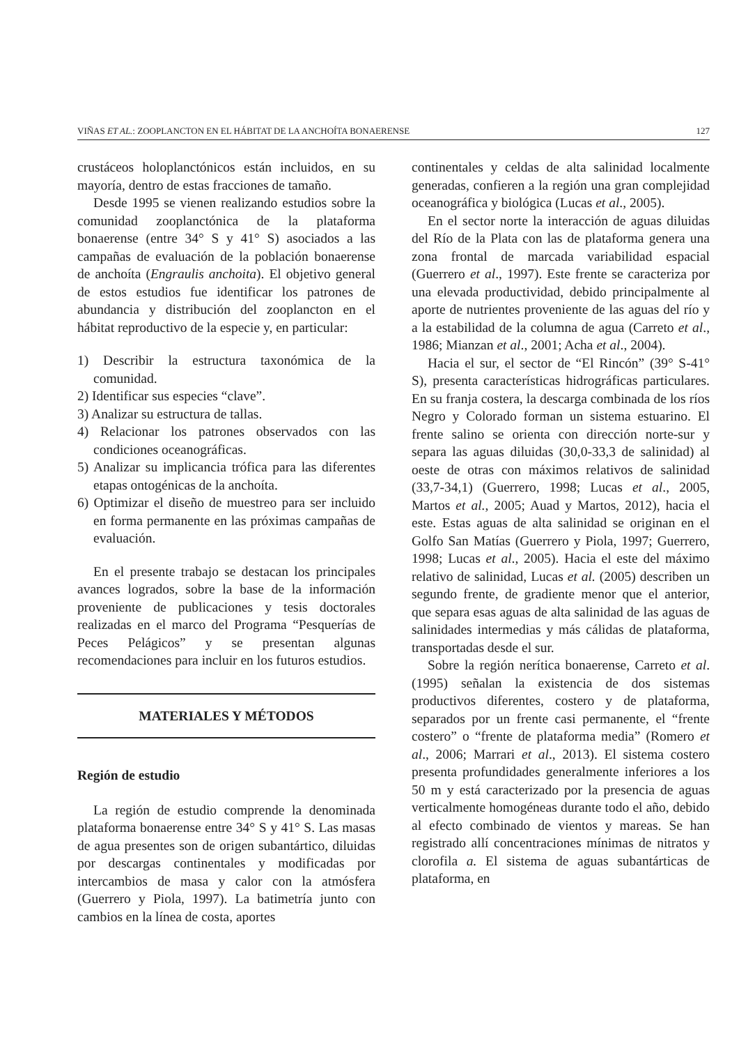VIÑAS ET AL.: ZOOPLANCTON EN EL HÁBITAT DE LA ANCHOÍTA BONAERENSE 127
crustáceos holoplanctónicos están incluidos, en su mayoría, dentro de estas fracciones de tamaño.
Desde 1995 se vienen realizando estudios sobre la comunidad zooplanctónica de la plataforma bonaerense (entre 34° S y 41° S) asociados a las campañas de evaluación de la población bonaerense de anchoíta (Engraulis anchoita). El objetivo general de estos estudios fue identificar los patrones de abundancia y distribución del zooplancton en el hábitat reproductivo de la especie y, en particular:
1) Describir la estructura taxonómica de la comunidad.
2) Identificar sus especies “clave”.
3) Analizar su estructura de tallas.
4) Relacionar los patrones observados con las condiciones oceanográficas.
5) Analizar su implicancia trófica para las diferentes etapas ontogénicas de la anchoíta.
6) Optimizar el diseño de muestreo para ser incluido en forma permanente en las próximas campañas de evaluación.
En el presente trabajo se destacan los principales avances logrados, sobre la base de la información proveniente de publicaciones y tesis doctorales realizadas en el marco del Programa “Pesquerías de Peces Pelágicos” y se presentan algunas recomendaciones para incluir en los futuros estudios.
MATERIALES Y MÉTODOS
Región de estudio
La región de estudio comprende la denominada plataforma bonaerense entre 34° S y 41° S. Las masas de agua presentes son de origen subantártico, diluidas por descargas continentales y modificadas por intercambios de masa y calor con la atmósfera (Guerrero y Piola, 1997). La batimetría junto con cambios en la línea de costa, aportes
continentales y celdas de alta salinidad localmente generadas, confieren a la región una gran complejidad oceanográfica y biológica (Lucas et al., 2005).
En el sector norte la interacción de aguas diluidas del Río de la Plata con las de plataforma genera una zona frontal de marcada variabilidad espacial (Guerrero et al., 1997). Este frente se caracteriza por una elevada productividad, debido principalmente al aporte de nutrientes proveniente de las aguas del río y a la estabilidad de la columna de agua (Carreto et al., 1986; Mianzan et al., 2001; Acha et al., 2004).
Hacia el sur, el sector de “El Rincón” (39° S-41° S), presenta características hidrográficas particulares. En su franja costera, la descarga combinada de los ríos Negro y Colorado forman un sistema estuarino. El frente salino se orienta con dirección norte-sur y separa las aguas diluidas (30,0-33,3 de salinidad) al oeste de otras con máximos relativos de salinidad (33,7-34,1) (Guerrero, 1998; Lucas et al., 2005, Martos et al., 2005; Auad y Martos, 2012), hacia el este. Estas aguas de alta salinidad se originan en el Golfo San Matías (Guerrero y Piola, 1997; Guerrero, 1998; Lucas et al., 2005). Hacia el este del máximo relativo de salinidad, Lucas et al. (2005) describen un segundo frente, de gradiente menor que el anterior, que separa esas aguas de alta salinidad de las aguas de salinidades intermedias y más cálidas de plataforma, transportadas desde el sur.
Sobre la región nerítica bonaerense, Carreto et al. (1995) señalan la existencia de dos sistemas productivos diferentes, costero y de plataforma, separados por un frente casi permanente, el “frente costero” o “frente de plataforma media” (Romero et al., 2006; Marrari et al., 2013). El sistema costero presenta profundidades generalmente inferiores a los 50 m y está caracterizado por la presencia de aguas verticalmente homogéneas durante todo el año, debido al efecto combinado de vientos y mareas. Se han registrado allí concentraciones mínimas de nitratos y clorofila a. El sistema de aguas subantárticas de plataforma, en